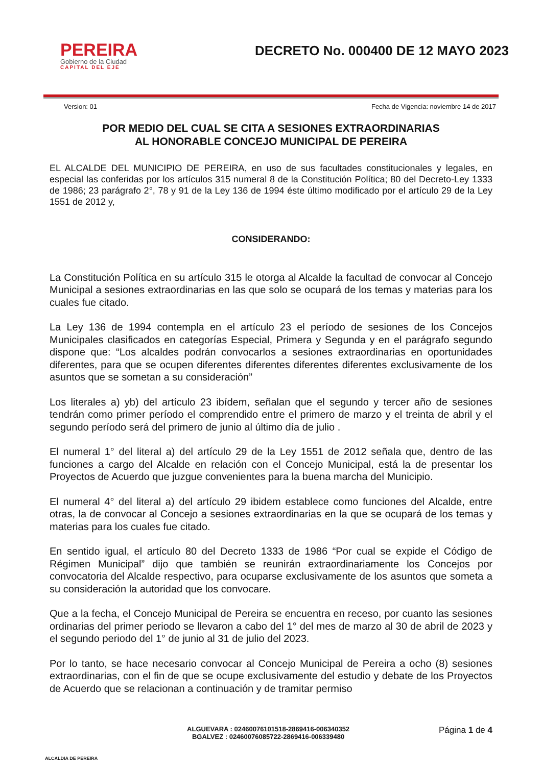PEREIRA
Gobierno de la Ciudad
CAPITAL DEL EJE
DECRETO No. 000400 DE 12 MAYO 2023
Version: 01 Fecha de Vigencia: noviembre 14 de 2017
POR MEDIO DEL CUAL SE CITA A SESIONES EXTRAORDINARIAS
AL HONORABLE CONCEJO MUNICIPAL DE PEREIRA
EL ALCALDE DEL MUNICIPIO DE PEREIRA, en uso de sus facultades constitucionales y legales, en especial las conferidas por los artículos 315 numeral 8 de la Constitución Política; 80 del Decreto-Ley 1333 de 1986; 23 parágrafo 2°, 78 y 91 de la Ley 136 de 1994 éste último modificado por el artículo 29 de la Ley 1551 de 2012 y,
CONSIDERANDO:
La Constitución Política en su artículo 315 le otorga al Alcalde la facultad de convocar al Concejo Municipal a sesiones extraordinarias en las que solo se ocupará de los temas y materias para los cuales fue citado.
La Ley 136 de 1994 contempla en el artículo 23 el período de sesiones de los Concejos Municipales clasificados en categorías Especial, Primera y Segunda y en el parágrafo segundo dispone que: “Los alcaldes podrán convocarlos a sesiones extraordinarias en oportunidades diferentes, para que se ocupen diferentes diferentes diferentes diferentes exclusivamente de los asuntos que se sometan a su consideración”
Los literales a) yb) del artículo 23 ibídem, señalan que el segundo y tercer año de sesiones tendrán como primer período el comprendido entre el primero de marzo y el treinta de abril y el segundo período será del primero de junio al último día de julio .
El numeral 1° del literal a) del artículo 29 de la Ley 1551 de 2012 señala que, dentro de las funciones a cargo del Alcalde en relación con el Concejo Municipal, está la de presentar los Proyectos de Acuerdo que juzgue convenientes para la buena marcha del Municipio.
El numeral 4° del literal a) del artículo 29 ibidem establece como funciones del Alcalde, entre otras, la de convocar al Concejo a sesiones extraordinarias en la que se ocupará de los temas y materias para los cuales fue citado.
En sentido igual, el artículo 80 del Decreto 1333 de 1986 “Por cual se expide el Código de Régimen Municipal” dijo que también se reunirán extraordinariamente los Concejos por convocatoria del Alcalde respectivo, para ocuparse exclusivamente de los asuntos que someta a su consideración la autoridad que los convocare.
Que a la fecha, el Concejo Municipal de Pereira se encuentra en receso, por cuanto las sesiones ordinarias del primer periodo se llevaron a cabo del 1° del mes de marzo al 30 de abril de 2023 y el segundo periodo del 1° de junio al 31 de julio del 2023.
Por lo tanto, se hace necesario convocar al Concejo Municipal de Pereira a ocho (8) sesiones extraordinarias, con el fin de que se ocupe exclusivamente del estudio y debate de los Proyectos de Acuerdo que se relacionan a continuación y de tramitar permiso
ALCALDIA DE PEREIRA
ALGUEVARA : 02460076101518-2869416-006340352
BGALVEZ : 02460076085722-2869416-006339480
Página 1 de 4